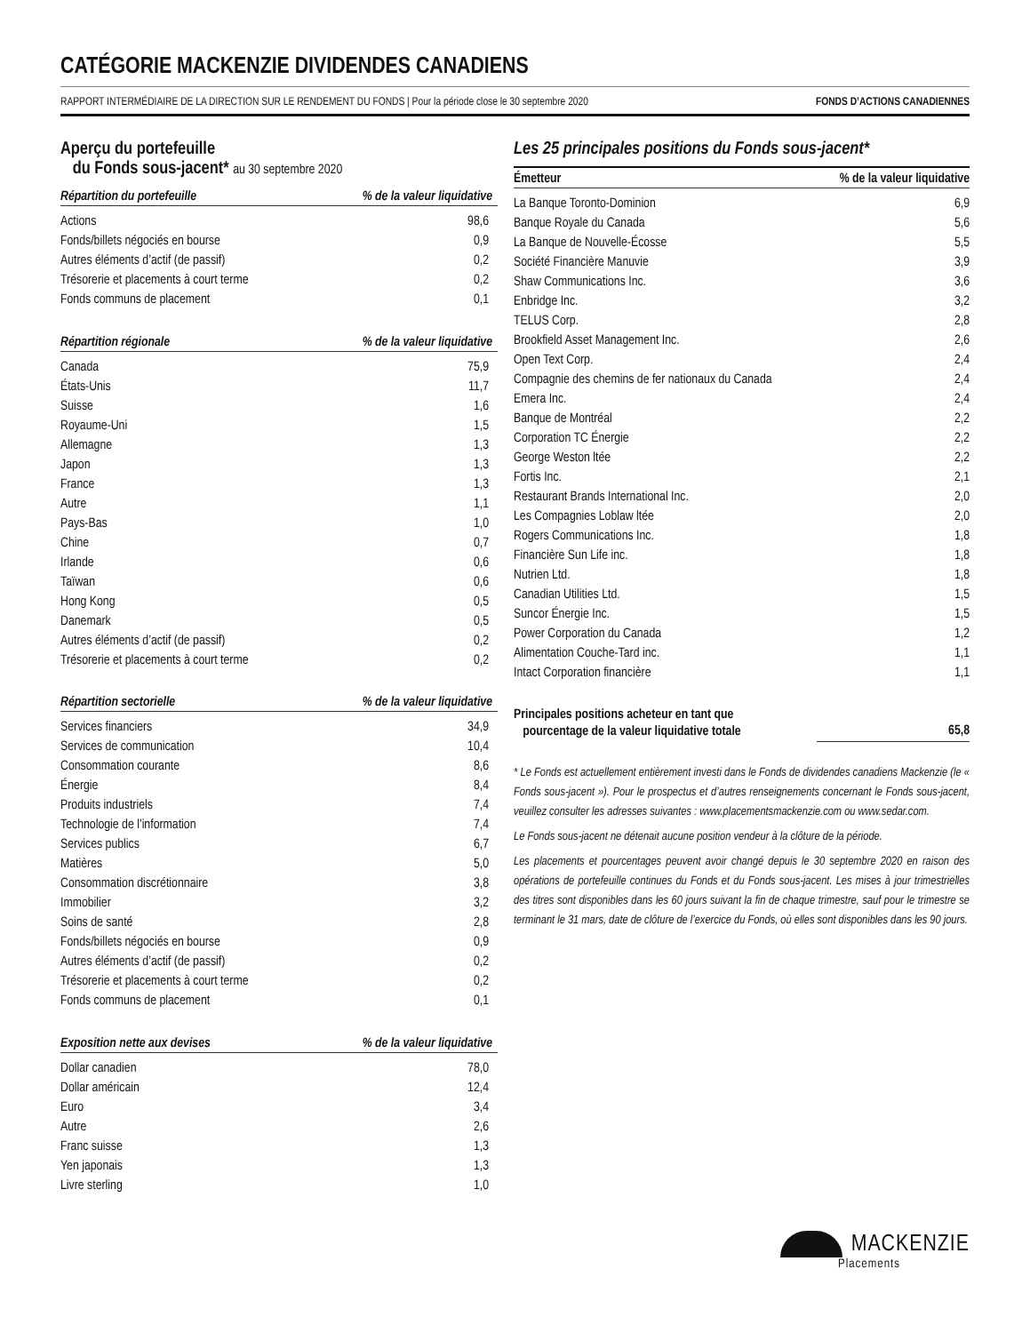CATÉGORIE MACKENZIE DIVIDENDES CANADIENS
RAPPORT INTERMÉDIAIRE DE LA DIRECTION SUR LE RENDEMENT DU FONDS | Pour la période close le 30 septembre 2020 FONDS D’ACTIONS CANADIENNES
Aperçu du portefeuille
du Fonds sous-jacent* au 30 septembre 2020
| Répartition du portefeuille | % de la valeur liquidative |
| --- | --- |
| Actions | 98,6 |
| Fonds/billets négociés en bourse | 0,9 |
| Autres éléments d’actif (de passif) | 0,2 |
| Trésorerie et placements à court terme | 0,2 |
| Fonds communs de placement | 0,1 |
| Répartition régionale | % de la valeur liquidative |
| --- | --- |
| Canada | 75,9 |
| États-Unis | 11,7 |
| Suisse | 1,6 |
| Royaume-Uni | 1,5 |
| Allemagne | 1,3 |
| Japon | 1,3 |
| France | 1,3 |
| Autre | 1,1 |
| Pays-Bas | 1,0 |
| Chine | 0,7 |
| Irlande | 0,6 |
| Taïwan | 0,6 |
| Hong Kong | 0,5 |
| Danemark | 0,5 |
| Autres éléments d’actif (de passif) | 0,2 |
| Trésorerie et placements à court terme | 0,2 |
| Répartition sectorielle | % de la valeur liquidative |
| --- | --- |
| Services financiers | 34,9 |
| Services de communication | 10,4 |
| Consommation courante | 8,6 |
| Énergie | 8,4 |
| Produits industriels | 7,4 |
| Technologie de l’information | 7,4 |
| Services publics | 6,7 |
| Matières | 5,0 |
| Consommation discrétionnaire | 3,8 |
| Immobilier | 3,2 |
| Soins de santé | 2,8 |
| Fonds/billets négociés en bourse | 0,9 |
| Autres éléments d’actif (de passif) | 0,2 |
| Trésorerie et placements à court terme | 0,2 |
| Fonds communs de placement | 0,1 |
| Exposition nette aux devises | % de la valeur liquidative |
| --- | --- |
| Dollar canadien | 78,0 |
| Dollar américain | 12,4 |
| Euro | 3,4 |
| Autre | 2,6 |
| Franc suisse | 1,3 |
| Yen japonais | 1,3 |
| Livre sterling | 1,0 |
Les 25 principales positions du Fonds sous-jacent*
| Émetteur | % de la valeur liquidative |
| --- | --- |
| La Banque Toronto-Dominion | 6,9 |
| Banque Royale du Canada | 5,6 |
| La Banque de Nouvelle-Écosse | 5,5 |
| Société Financière Manuvie | 3,9 |
| Shaw Communications Inc. | 3,6 |
| Enbridge Inc. | 3,2 |
| TELUS Corp. | 2,8 |
| Brookfield Asset Management Inc. | 2,6 |
| Open Text Corp. | 2,4 |
| Compagnie des chemins de fer nationaux du Canada | 2,4 |
| Emera Inc. | 2,4 |
| Banque de Montréal | 2,2 |
| Corporation TC Énergie | 2,2 |
| George Weston ltée | 2,2 |
| Fortis Inc. | 2,1 |
| Restaurant Brands International Inc. | 2,0 |
| Les Compagnies Loblaw ltée | 2,0 |
| Rogers Communications Inc. | 1,8 |
| Financière Sun Life inc. | 1,8 |
| Nutrien Ltd. | 1,8 |
| Canadian Utilities Ltd. | 1,5 |
| Suncor Énergie Inc. | 1,5 |
| Power Corporation du Canada | 1,2 |
| Alimentation Couche-Tard inc. | 1,1 |
| Intact Corporation financière | 1,1 |
| Principales positions acheteur en tant que pourcentage de la valeur liquidative totale | 65,8 |
* Le Fonds est actuellement entièrement investi dans le Fonds de dividendes canadiens Mackenzie (le « Fonds sous-jacent »). Pour le prospectus et d’autres renseignements concernant le Fonds sous-jacent, veuillez consulter les adresses suivantes : www.placementsmackenzie.com ou www.sedar.com.
Le Fonds sous-jacent ne détenait aucune position vendeur à la clôture de la période.
Les placements et pourcentages peuvent avoir changé depuis le 30 septembre 2020 en raison des opérations de portefeuille continues du Fonds et du Fonds sous-jacent. Les mises à jour trimestrielles des titres sont disponibles dans les 60 jours suivant la fin de chaque trimestre, sauf pour le trimestre se terminant le 31 mars, date de clôture de l’exercice du Fonds, où elles sont disponibles dans les 90 jours.
MACKENZIE
Placements